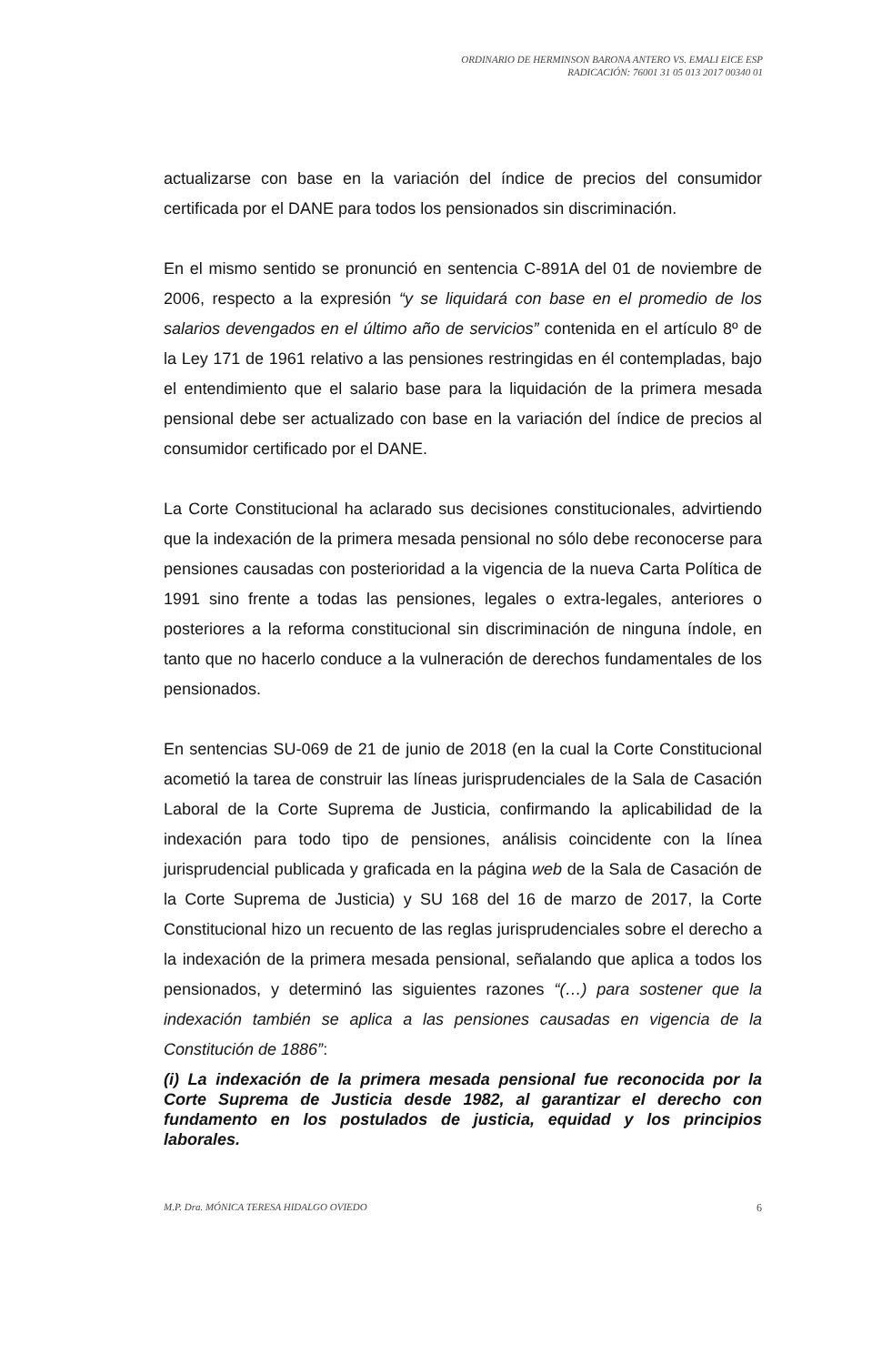ORDINARIO DE HERMINSON BARONA ANTERO VS. EMALI EICE ESP
RADICACIÓN: 76001 31 05 013 2017 00340 01
actualizarse con base en la variación del índice de precios del consumidor certificada por el DANE para todos los pensionados sin discriminación.
En el mismo sentido se pronunció en sentencia C-891A del 01 de noviembre de 2006, respecto a la expresión “y se liquidará con base en el promedio de los salarios devengados en el último año de servicios” contenida en el artículo 8º de la Ley 171 de 1961 relativo a las pensiones restringidas en él contempladas, bajo el entendimiento que el salario base para la liquidación de la primera mesada pensional debe ser actualizado con base en la variación del índice de precios al consumidor certificado por el DANE.
La Corte Constitucional ha aclarado sus decisiones constitucionales, advirtiendo que la indexación de la primera mesada pensional no sólo debe reconocerse para pensiones causadas con posterioridad a la vigencia de la nueva Carta Política de 1991 sino frente a todas las pensiones, legales o extra-legales, anteriores o posteriores a la reforma constitucional sin discriminación de ninguna índole, en tanto que no hacerlo conduce a la vulneración de derechos fundamentales de los pensionados.
En sentencias SU-069 de 21 de junio de 2018 (en la cual la Corte Constitucional acometió la tarea de construir las líneas jurisprudenciales de la Sala de Casación Laboral de la Corte Suprema de Justicia, confirmando la aplicabilidad de la indexación para todo tipo de pensiones, análisis coincidente con la línea jurisprudencial publicada y graficada en la página web de la Sala de Casación de la Corte Suprema de Justicia) y SU 168 del 16 de marzo de 2017, la Corte Constitucional hizo un recuento de las reglas jurisprudenciales sobre el derecho a la indexación de la primera mesada pensional, señalando que aplica a todos los pensionados, y determinó las siguientes razones “(…) para sostener que la indexación también se aplica a las pensiones causadas en vigencia de la Constitución de 1886”:
(i) La indexación de la primera mesada pensional fue reconocida por la Corte Suprema de Justicia desde 1982, al garantizar el derecho con fundamento en los postulados de justicia, equidad y los principios laborales.
M.P. Dra. MÓNICA TERESA HIDALGO OVIEDO 6